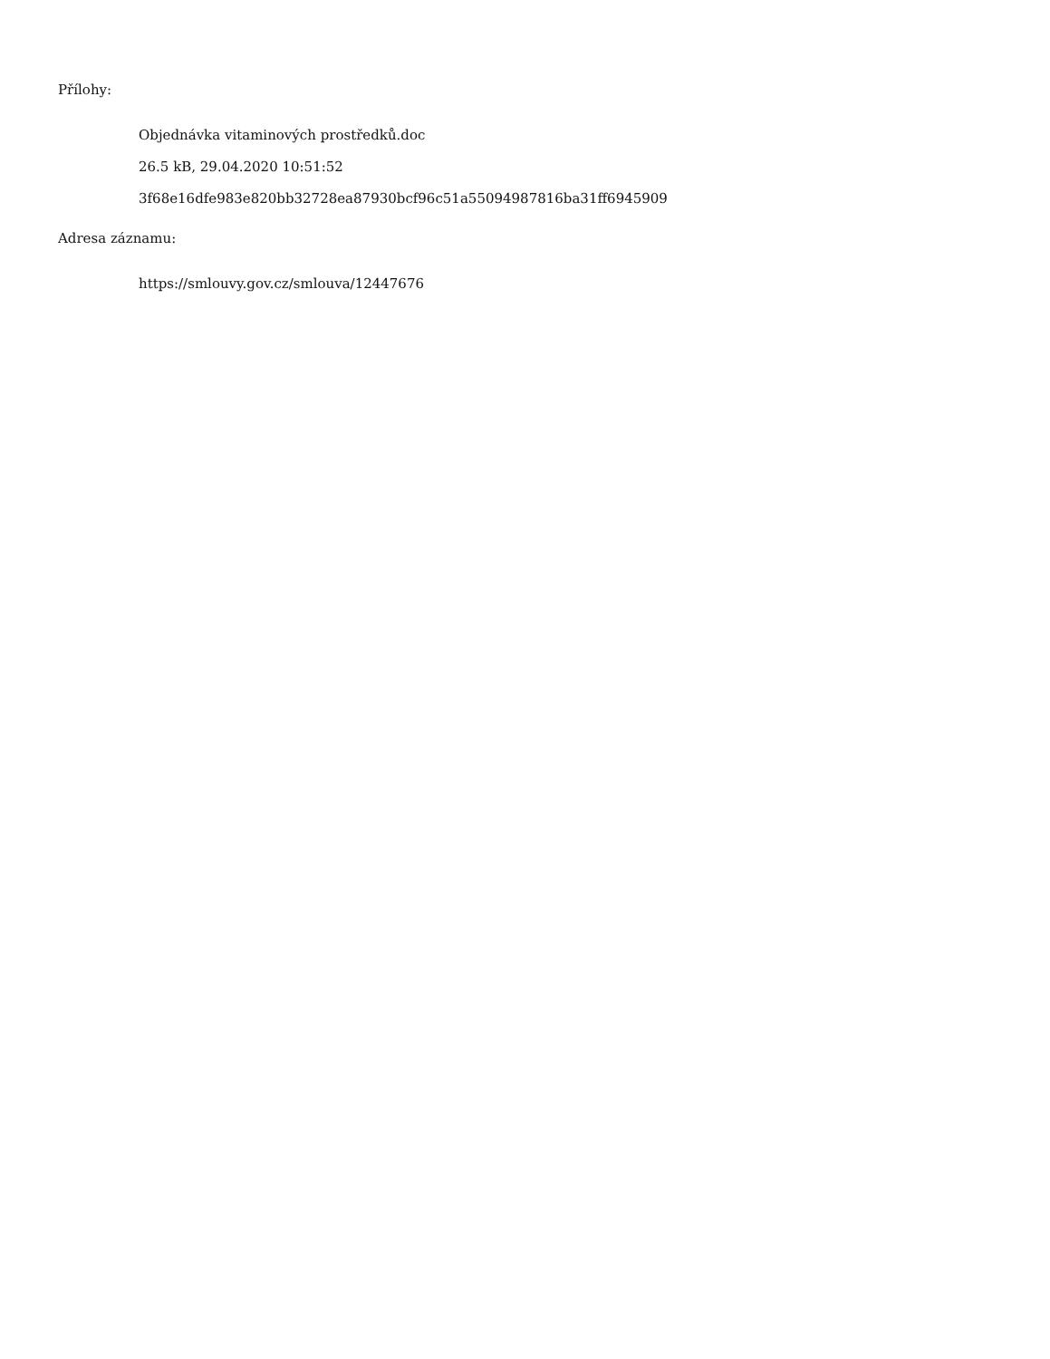Přílohy:
Objednávka vitaminových prostředků.doc
26.5 kB, 29.04.2020 10:51:52
3f68e16dfe983e820bb32728ea87930bcf96c51a55094987816ba31ff6945909
Adresa záznamu:
https://smlouvy.gov.cz/smlouva/12447676